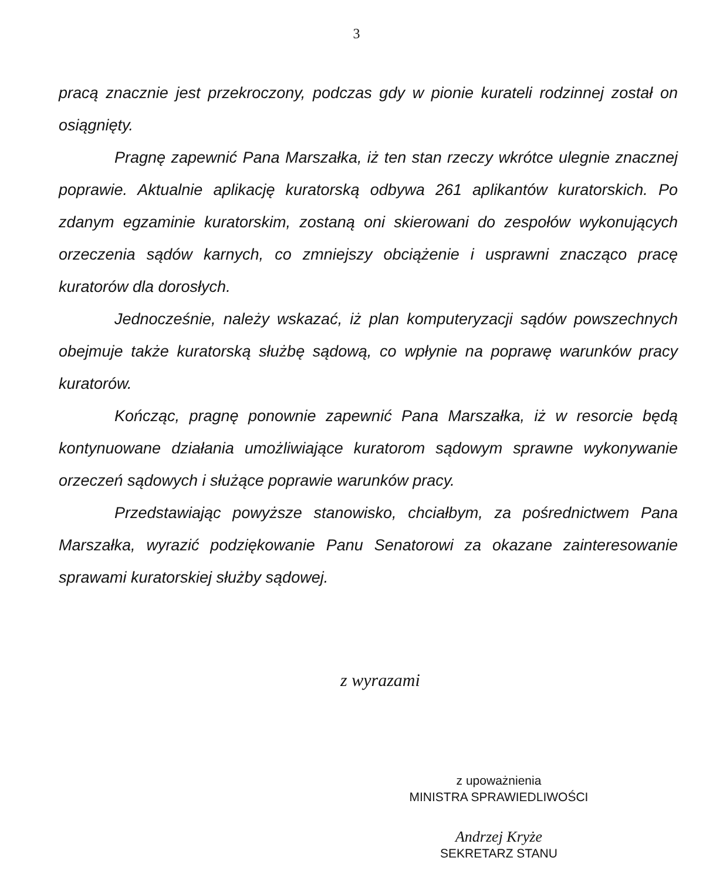3
pracą znacznie jest przekroczony, podczas gdy w pionie kurateli rodzinnej został on osiągnięty.
Pragnę zapewnić Pana Marszałka, iż ten stan rzeczy wkrótce ulegnie znacznej poprawie. Aktualnie aplikację kuratorską odbywa 261 aplikantów kuratorskich. Po zdanym egzaminie kuratorskim, zostaną oni skierowani do zespołów wykonujących orzeczenia sądów karnych, co zmniejszy obciążenie i usprawni znacząco pracę kuratorów dla dorosłych.
Jednocześnie, należy wskazać, iż plan komputeryzacji sądów powszechnych obejmuje także kuratorską służbę sądową, co wpłynie na poprawę warunków pracy kuratorów.
Kończąc, pragnę ponownie zapewnić Pana Marszałka, iż w resorcie będą kontynuowane działania umożliwiające kuratorom sądowym sprawne wykonywanie orzeczeń sądowych i służące poprawie warunków pracy.
Przedstawiając powyższe stanowisko, chciałbym, za pośrednictwem Pana Marszałka, wyrazić podziękowanie Panu Senatorowi za okazane zainteresowanie sprawami kuratorskiej służby sądowej.
z wyrazami
z upoważnienia
MINISTRA SPRAWIEDLIWOŚCI
Andrzej Kryże
SEKRETARZ STANU